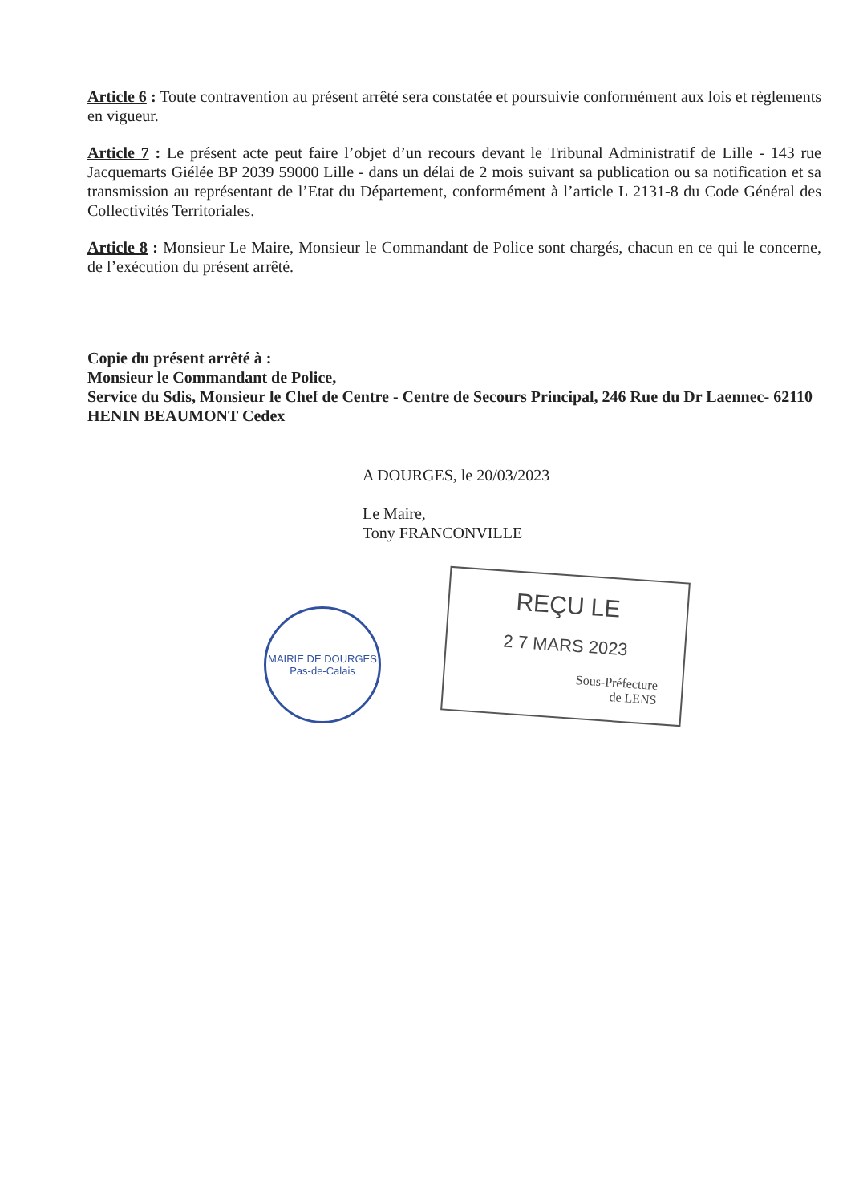Article 6 : Toute contravention au présent arrêté sera constatée et poursuivie conformément aux lois et règlements en vigueur.
Article 7 : Le présent acte peut faire l’objet d’un recours devant le Tribunal Administratif de Lille - 143 rue Jacquemarts Giélée BP 2039 59000 Lille - dans un délai de 2 mois suivant sa publication ou sa notification et sa transmission au représentant de l’Etat du Département, conformément à l’article L 2131-8 du Code Général des Collectivités Territoriales.
Article 8 : Monsieur Le Maire, Monsieur le Commandant de Police sont chargés, chacun en ce qui le concerne, de l’exécution du présent arrêté.
Copie du présent arrêté à :
Monsieur le Commandant de Police,
Service du Sdis, Monsieur le Chef de Centre - Centre de Secours Principal, 246 Rue du Dr Laennec- 62110 HENIN BEAUMONT Cedex
A DOURGES, le 20/03/2023
Le Maire,
Tony FRANCONVILLE
MAIRIE DE DOURGES
Pas-de-Calais
REÇU LE
2 7 MARS 2023
Sous-Préfecture
de LENS